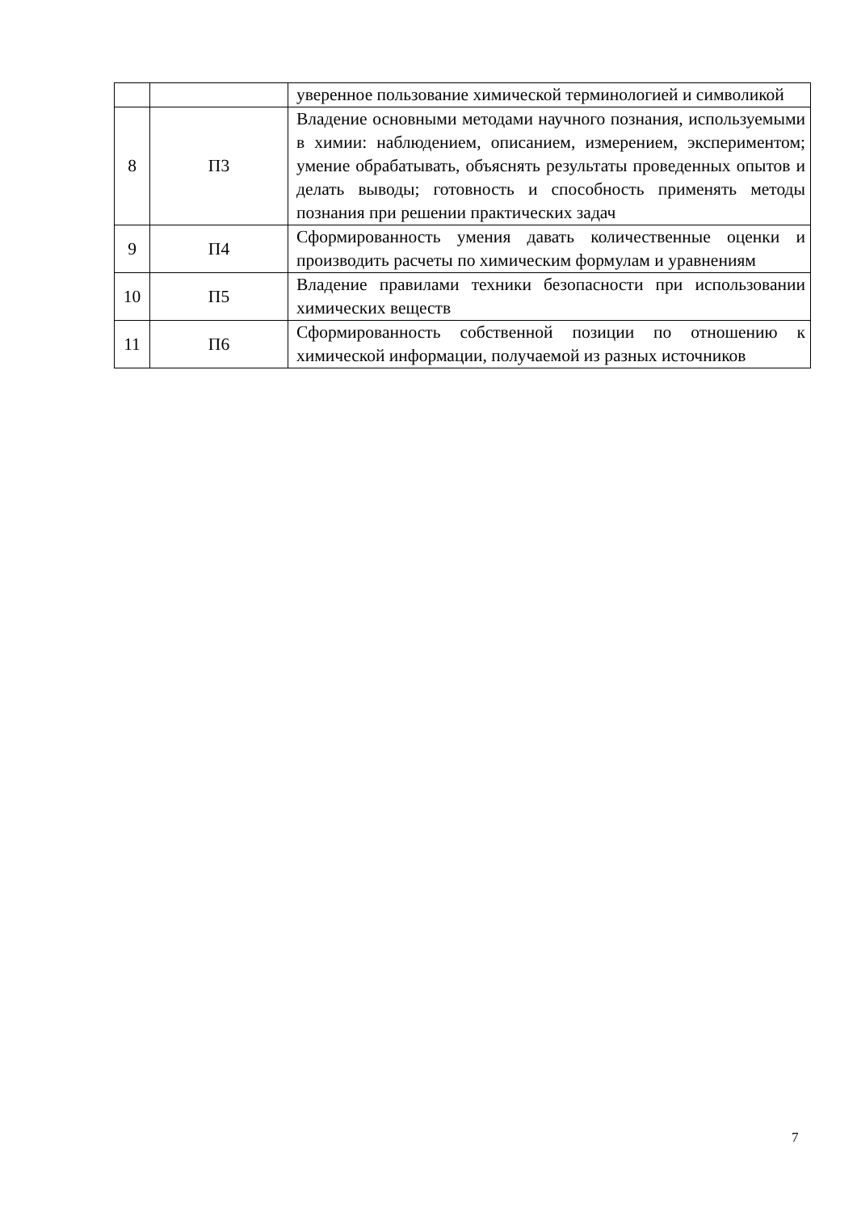| | | уверенное пользование химической терминологией и символикой |
| 8 | П3 | Владение основными методами научного познания, используемыми в химии: наблюдением, описанием, измерением, экспериментом; умение обрабатывать, объяснять результаты проведенных опытов и делать выводы; готовность и способность применять методы познания при решении практических задач |
| 9 | П4 | Сформированность умения давать количественные оценки и производить расчеты по химическим формулам и уравнениям |
| 10 | П5 | Владение правилами техники безопасности при использовании химических веществ |
| 11 | П6 | Сформированность собственной позиции по отношению к химической информации, получаемой из разных источников |
7